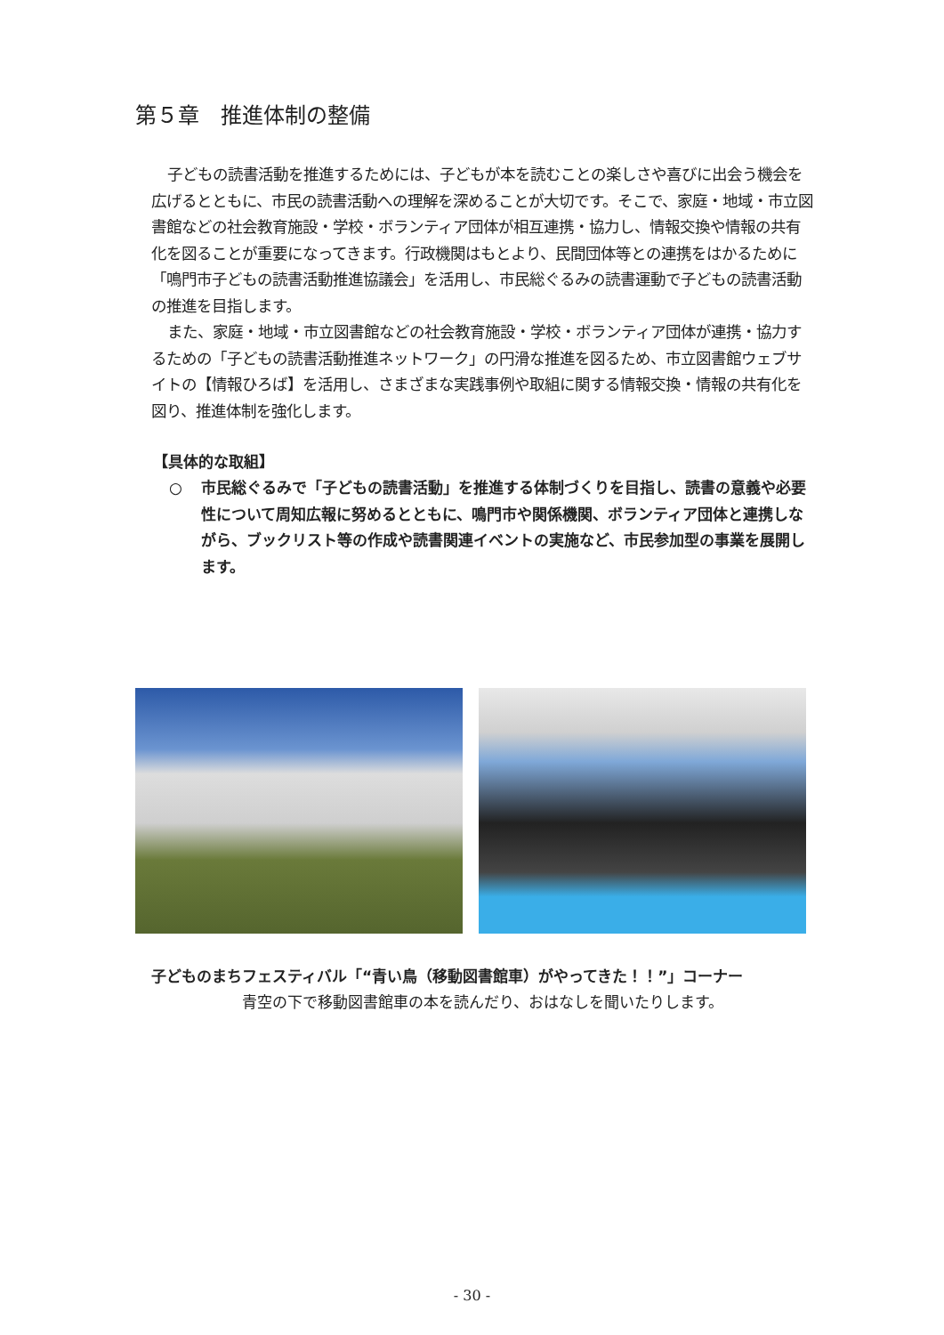第５章　推進体制の整備
子どもの読書活動を推進するためには、子どもが本を読むことの楽しさや喜びに出会う機会を広げるとともに、市民の読書活動への理解を深めることが大切です。そこで、家庭・地域・市立図書館などの社会教育施設・学校・ボランティア団体が相互連携・協力し、情報交換や情報の共有化を図ることが重要になってきます。行政機関はもとより、民間団体等との連携をはかるために「鳴門市子どもの読書活動推進協議会」を活用し、市民総ぐるみの読書運動で子どもの読書活動の推進を目指します。
また、家庭・地域・市立図書館などの社会教育施設・学校・ボランティア団体が連携・協力するための「子どもの読書活動推進ネットワーク」の円滑な推進を図るため、市立図書館ウェブサイトの【情報ひろば】を活用し、さまざまな実践事例や取組に関する情報交換・情報の共有化を図り、推進体制を強化します。
【具体的な取組】
○ 市民総ぐるみで「子どもの読書活動」を推進する体制づくりを目指し、読書の意義や必要性について周知広報に努めるとともに、鳴門市や関係機関、ボランティア団体と連携しながら、ブックリスト等の作成や読書関連イベントの実施など、市民参加型の事業を展開します。
子どものまちフェスティバル「“青い鳥（移動図書館車）がやってきた！！”」コーナー
青空の下で移動図書館車の本を読んだり、おはなしを聞いたりします。
- 30 -